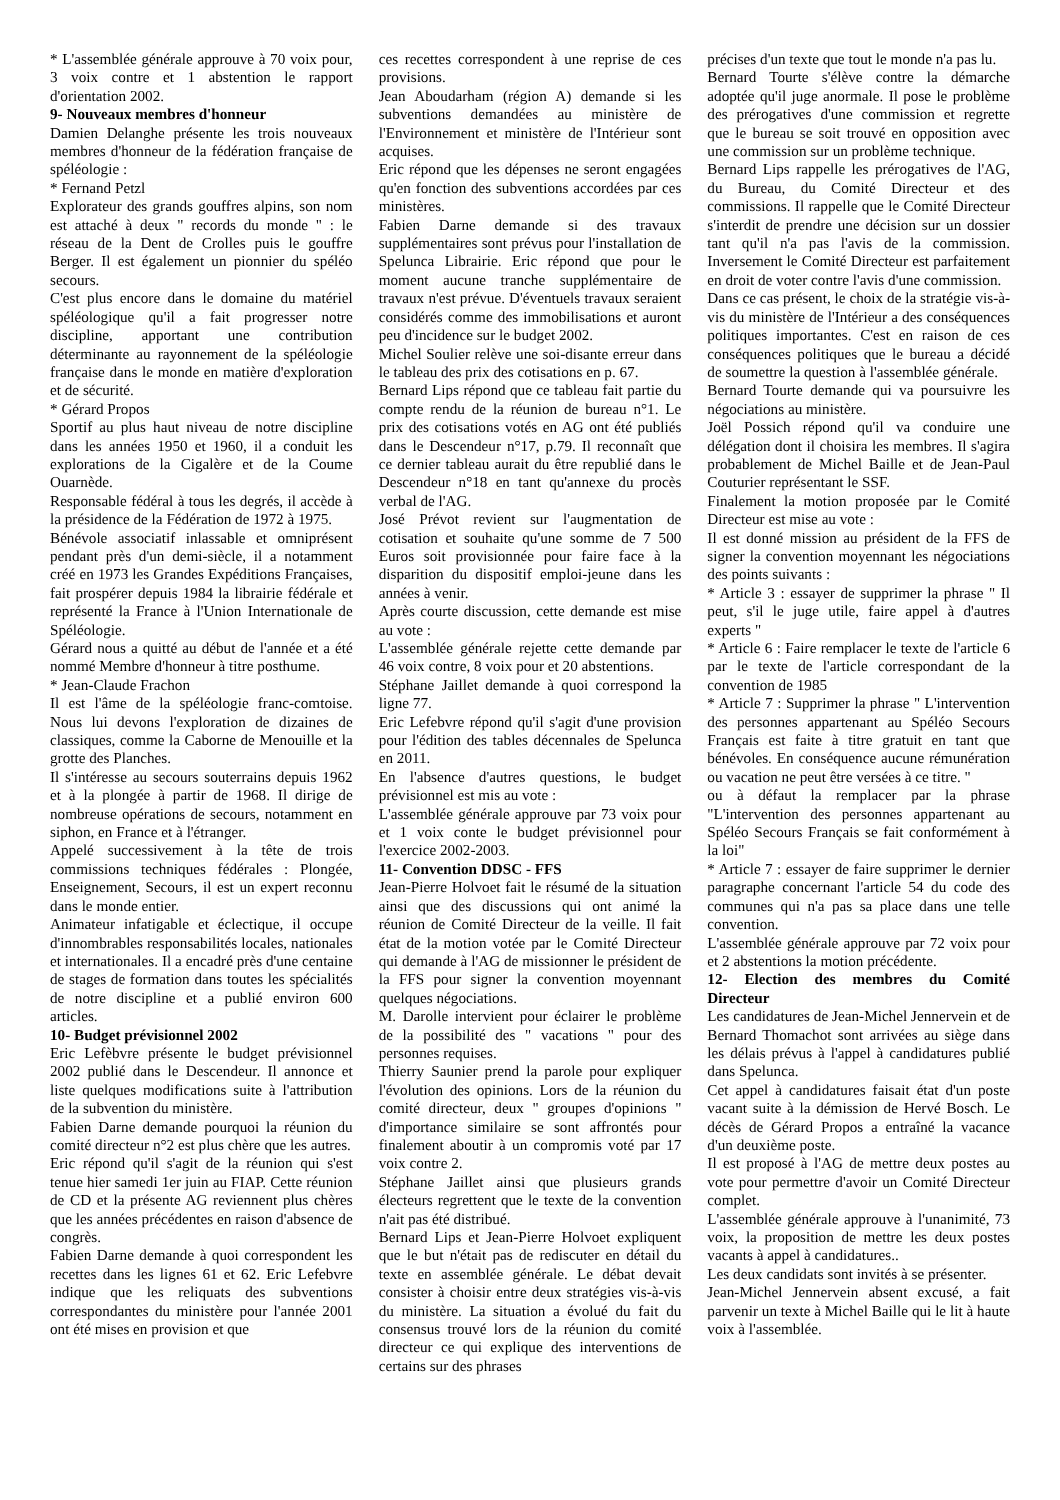* L'assemblée générale approuve à 70 voix pour, 3 voix contre et 1 abstention le rapport d'orientation 2002.
9- Nouveaux membres d'honneur
Damien Delanghe présente les trois nouveaux membres d'honneur de la fédération française de spéléologie :
* Fernand Petzl
Explorateur des grands gouffres alpins, son nom est attaché à deux " records du monde " : le réseau de la Dent de Crolles puis le gouffre Berger. Il est également un pionnier du spéléo secours.
C'est plus encore dans le domaine du matériel spéléologique qu'il a fait progresser notre discipline, apportant une contribution déterminante au rayonnement de la spéléologie française dans le monde en matière d'exploration et de sécurité.
* Gérard Propos
Sportif au plus haut niveau de notre discipline dans les années 1950 et 1960, il a conduit les explorations de la Cigalère et de la Coume Ouarnède.
Responsable fédéral à tous les degrés, il accède à la présidence de la Fédération de 1972 à 1975.
Bénévole associatif inlassable et omniprésent pendant près d'un demi-siècle, il a notamment créé en 1973 les Grandes Expéditions Françaises, fait prospérer depuis 1984 la librairie fédérale et représenté la France à l'Union Internationale de Spéléologie.
Gérard nous a quitté au début de l'année et a été nommé Membre d'honneur à titre posthume.
* Jean-Claude Frachon
Il est l'âme de la spéléologie franc-comtoise. Nous lui devons l'exploration de dizaines de classiques, comme la Caborne de Menouille et la grotte des Planches.
Il s'intéresse au secours souterrains depuis 1962 et à la plongée à partir de 1968. Il dirige de nombreuse opérations de secours, notamment en siphon, en France et à l'étranger.
Appelé successivement à la tête de trois commissions techniques fédérales : Plongée, Enseignement, Secours, il est un expert reconnu dans le monde entier.
Animateur infatigable et éclectique, il occupe d'innombrables responsabilités locales, nationales et internationales. Il a encadré près d'une centaine de stages de formation dans toutes les spécialités de notre discipline et a publié environ 600 articles.
10- Budget prévisionnel 2002
Eric Lefèbvre présente le budget prévisionnel 2002 publié dans le Descendeur. Il annonce et liste quelques modifications suite à l'attribution de la subvention du ministère.
Fabien Darne demande pourquoi la réunion du comité directeur n°2 est plus chère que les autres.
Eric répond qu'il s'agit de la réunion qui s'est tenue hier samedi 1er juin au FIAP. Cette réunion de CD et la présente AG reviennent plus chères que les années précédentes en raison d'absence de congrès.
Fabien Darne demande à quoi correspondent les recettes dans les lignes 61 et 62. Eric Lefebvre indique que les reliquats des subventions correspondantes du ministère pour l'année 2001 ont été mises en provision et que
ces recettes correspondent à une reprise de ces provisions.
Jean Aboudarham (région A) demande si les subventions demandées au ministère de l'Environnement et ministère de l'Intérieur sont acquises.
Eric répond que les dépenses ne seront engagées qu'en fonction des subventions accordées par ces ministères.
Fabien Darne demande si des travaux supplémentaires sont prévus pour l'installation de Spelunca Librairie. Eric répond que pour le moment aucune tranche supplémentaire de travaux n'est prévue. D'éventuels travaux seraient considérés comme des immobilisations et auront peu d'incidence sur le budget 2002.
Michel Soulier relève une soi-disante erreur dans le tableau des prix des cotisations en p. 67.
Bernard Lips répond que ce tableau fait partie du compte rendu de la réunion de bureau n°1. Le prix des cotisations votés en AG ont été publiés dans le Descendeur n°17, p.79. Il reconnaît que ce dernier tableau aurait du être republié dans le Descendeur n°18 en tant qu'annexe du procès verbal de l'AG.
José Prévot revient sur l'augmentation de cotisation et souhaite qu'une somme de 7 500 Euros soit provisionnée pour faire face à la disparition du dispositif emploi-jeune dans les années à venir.
Après courte discussion, cette demande est mise au vote :
L'assemblée générale rejette cette demande par 46 voix contre, 8 voix pour et 20 abstentions.
Stéphane Jaillet demande à quoi correspond la ligne 77.
Eric Lefebvre répond qu'il s'agit d'une provision pour l'édition des tables décennales de Spelunca en 2011.
En l'absence d'autres questions, le budget prévisionnel est mis au vote :
L'assemblée générale approuve par 73 voix pour et 1 voix conte le budget prévisionnel pour l'exercice 2002-2003.
11- Convention DDSC - FFS
Jean-Pierre Holvoet fait le résumé de la situation ainsi que des discussions qui ont animé la réunion de Comité Directeur de la veille. Il fait état de la motion votée par le Comité Directeur qui demande à l'AG de missionner le président de la FFS pour signer la convention moyennant quelques négociations.
M. Darolle intervient pour éclairer le problème de la possibilité des " vacations " pour des personnes requises.
Thierry Saunier prend la parole pour expliquer l'évolution des opinions. Lors de la réunion du comité directeur, deux " groupes d'opinions " d'importance similaire se sont affrontés pour finalement aboutir à un compromis voté par 17 voix contre 2.
Stéphane Jaillet ainsi que plusieurs grands électeurs regrettent que le texte de la convention n'ait pas été distribué.
Bernard Lips et Jean-Pierre Holvoet expliquent que le but n'était pas de rediscuter en détail du texte en assemblée générale. Le débat devait consister à choisir entre deux stratégies vis-à-vis du ministère. La situation a évolué du fait du consensus trouvé lors de la réunion du comité directeur ce qui explique des interventions de certains sur des phrases
précises d'un texte que tout le monde n'a pas lu.
Bernard Tourte s'élève contre la démarche adoptée qu'il juge anormale. Il pose le problème des prérogatives d'une commission et regrette que le bureau se soit trouvé en opposition avec une commission sur un problème technique.
Bernard Lips rappelle les prérogatives de l'AG, du Bureau, du Comité Directeur et des commissions. Il rappelle que le Comité Directeur s'interdit de prendre une décision sur un dossier tant qu'il n'a pas l'avis de la commission. Inversement le Comité Directeur est parfaitement en droit de voter contre l'avis d'une commission.
Dans ce cas présent, le choix de la stratégie vis-à-vis du ministère de l'Intérieur a des conséquences politiques importantes. C'est en raison de ces conséquences politiques que le bureau a décidé de soumettre la question à l'assemblée générale.
Bernard Tourte demande qui va poursuivre les négociations au ministère.
Joël Possich répond qu'il va conduire une délégation dont il choisira les membres. Il s'agira probablement de Michel Baille et de Jean-Paul Couturier représentant le SSF.
Finalement la motion proposée par le Comité Directeur est mise au vote :
Il est donné mission au président de la FFS de signer la convention moyennant les négociations des points suivants :
* Article 3 : essayer de supprimer la phrase " Il peut, s'il le juge utile, faire appel à d'autres experts "
* Article 6 : Faire remplacer le texte de l'article 6 par le texte de l'article correspondant de la convention de 1985
* Article 7 : Supprimer la phrase " L'intervention des personnes appartenant au Spéléo Secours Français est faite à titre gratuit en tant que bénévoles. En conséquence aucune rémunération ou vacation ne peut être versées à ce titre. "
ou à défaut la remplacer par la phrase "L'intervention des personnes appartenant au Spéléo Secours Français se fait conformément à la loi"
* Article 7 : essayer de faire supprimer le dernier paragraphe concernant l'article 54 du code des communes qui n'a pas sa place dans une telle convention.
L'assemblée générale approuve par 72 voix pour et 2 abstentions la motion précédente.
12- Election des membres du Comité Directeur
Les candidatures de Jean-Michel Jennervein et de Bernard Thomachot sont arrivées au siège dans les délais prévus à l'appel à candidatures publié dans Spelunca.
Cet appel à candidatures faisait état d'un poste vacant suite à la démission de Hervé Bosch. Le décès de Gérard Propos a entraîné la vacance d'un deuxième poste.
Il est proposé à l'AG de mettre deux postes au vote pour permettre d'avoir un Comité Directeur complet.
L'assemblée générale approuve à l'unanimité, 73 voix, la proposition de mettre les deux postes vacants à appel à candidatures..
Les deux candidats sont invités à se présenter.
Jean-Michel Jennervein absent excusé, a fait parvenir un texte à Michel Baille qui le lit à haute voix à l'assemblée.